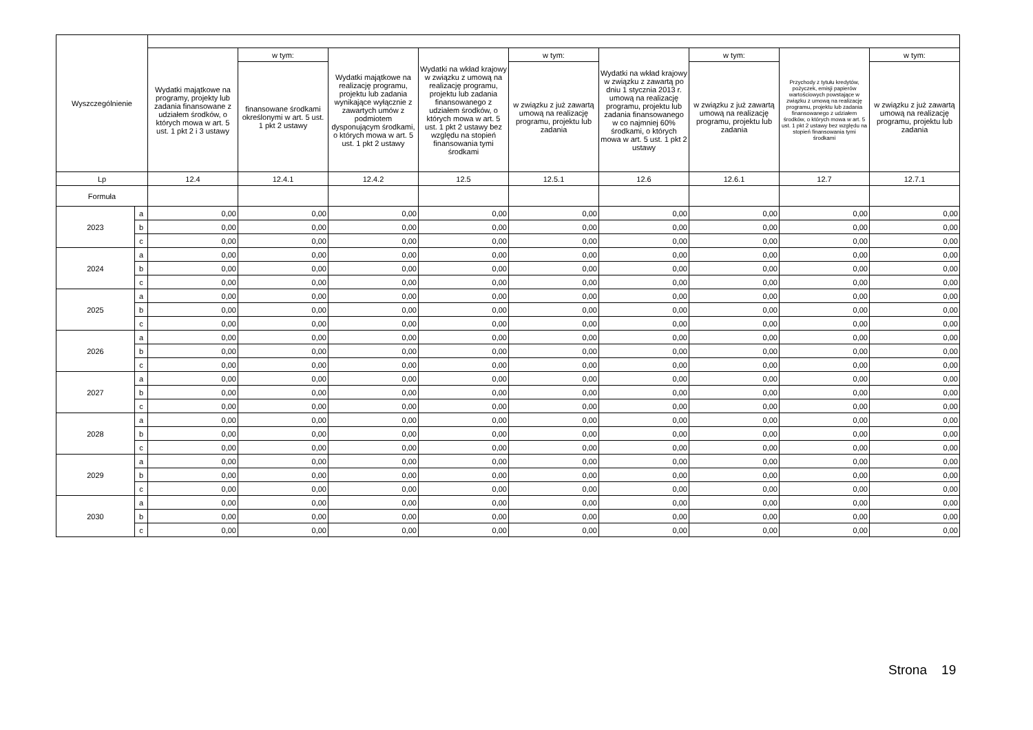| Wyszczególnienie | | | | | | | | | | |
| --- | --- | --- | --- | --- | --- | --- | --- | --- | --- | --- |
| | | Wydatki majątkowe na programy, projekty lub zadania finansowane z udziałem środków, o których mowa w art. 5 ust. 1 pkt 2 i 3 ustawy | w tym: | Wydatki majątkowe na realizację programu, projektu lub zadania wynikające wyłącznie z zawartych umów z podmiotem dysponującym środkami, o których mowa w art. 5 ust. 1 pkt 2 ustawy | Wydatki na wkład krajowy w związku z umową na realizację programu, projektu lub zadania finansowanego z udziałem środków, o których mowa w art. 5 ust. 1 pkt 2 ustawy bez względu na stopień finansowania tymi środkami | w tym: | Wydatki na wkład krajowy w związku z zawartą po dniu 1 stycznia 2013 r. umową na realizację programu, projektu lub zadania finansowanego w co najmniej 60% środkami, o których mowa w art. 5 ust. 1 pkt 2 ustawy | w tym: | Przychody z tytułu kredytów, pożyczek, emisji papierów wartościowych powstające w związku z umową na realizację programu, projektu lub zadania finansowanego z udziałem środków, o których mowa w art. 5 ust. 1 pkt 2 ustawy bez względu na stopień finansowania tymi środkami | w tym: |
| | | | finansowane środkami określonymi w art. 5 ust. 1 pkt 2 ustawy | | | w związku z już zawartą umową na realizację programu, projektu lub zadania | | w związku z już zawartą umową na realizację programu, projektu lub zadania | | w związku z już zawartą umową na realizację programu, projektu lub zadania |
| Lp | | 12.4 | 12.4.1 | 12.4.2 | 12.5 | 12.5.1 | 12.6 | 12.6.1 | 12.7 | 12.7.1 |
| Formuła | | | | | | | | | | |
| 2023 | a | 0,00 | 0,00 | 0,00 | 0,00 | 0,00 | 0,00 | 0,00 | 0,00 | 0,00 |
| | b | 0,00 | 0,00 | 0,00 | 0,00 | 0,00 | 0,00 | 0,00 | 0,00 | 0,00 |
| | c | 0,00 | 0,00 | 0,00 | 0,00 | 0,00 | 0,00 | 0,00 | 0,00 | 0,00 |
| 2024 | a | 0,00 | 0,00 | 0,00 | 0,00 | 0,00 | 0,00 | 0,00 | 0,00 | 0,00 |
| | b | 0,00 | 0,00 | 0,00 | 0,00 | 0,00 | 0,00 | 0,00 | 0,00 | 0,00 |
| | c | 0,00 | 0,00 | 0,00 | 0,00 | 0,00 | 0,00 | 0,00 | 0,00 | 0,00 |
| 2025 | a | 0,00 | 0,00 | 0,00 | 0,00 | 0,00 | 0,00 | 0,00 | 0,00 | 0,00 |
| | b | 0,00 | 0,00 | 0,00 | 0,00 | 0,00 | 0,00 | 0,00 | 0,00 | 0,00 |
| | c | 0,00 | 0,00 | 0,00 | 0,00 | 0,00 | 0,00 | 0,00 | 0,00 | 0,00 |
| 2026 | a | 0,00 | 0,00 | 0,00 | 0,00 | 0,00 | 0,00 | 0,00 | 0,00 | 0,00 |
| | b | 0,00 | 0,00 | 0,00 | 0,00 | 0,00 | 0,00 | 0,00 | 0,00 | 0,00 |
| | c | 0,00 | 0,00 | 0,00 | 0,00 | 0,00 | 0,00 | 0,00 | 0,00 | 0,00 |
| 2027 | a | 0,00 | 0,00 | 0,00 | 0,00 | 0,00 | 0,00 | 0,00 | 0,00 | 0,00 |
| | b | 0,00 | 0,00 | 0,00 | 0,00 | 0,00 | 0,00 | 0,00 | 0,00 | 0,00 |
| | c | 0,00 | 0,00 | 0,00 | 0,00 | 0,00 | 0,00 | 0,00 | 0,00 | 0,00 |
| 2028 | a | 0,00 | 0,00 | 0,00 | 0,00 | 0,00 | 0,00 | 0,00 | 0,00 | 0,00 |
| | b | 0,00 | 0,00 | 0,00 | 0,00 | 0,00 | 0,00 | 0,00 | 0,00 | 0,00 |
| | c | 0,00 | 0,00 | 0,00 | 0,00 | 0,00 | 0,00 | 0,00 | 0,00 | 0,00 |
| 2029 | a | 0,00 | 0,00 | 0,00 | 0,00 | 0,00 | 0,00 | 0,00 | 0,00 | 0,00 |
| | b | 0,00 | 0,00 | 0,00 | 0,00 | 0,00 | 0,00 | 0,00 | 0,00 | 0,00 |
| | c | 0,00 | 0,00 | 0,00 | 0,00 | 0,00 | 0,00 | 0,00 | 0,00 | 0,00 |
| 2030 | a | 0,00 | 0,00 | 0,00 | 0,00 | 0,00 | 0,00 | 0,00 | 0,00 | 0,00 |
| | b | 0,00 | 0,00 | 0,00 | 0,00 | 0,00 | 0,00 | 0,00 | 0,00 | 0,00 |
| | c | 0,00 | 0,00 | 0,00 | 0,00 | 0,00 | 0,00 | 0,00 | 0,00 | 0,00 |
Strona 19